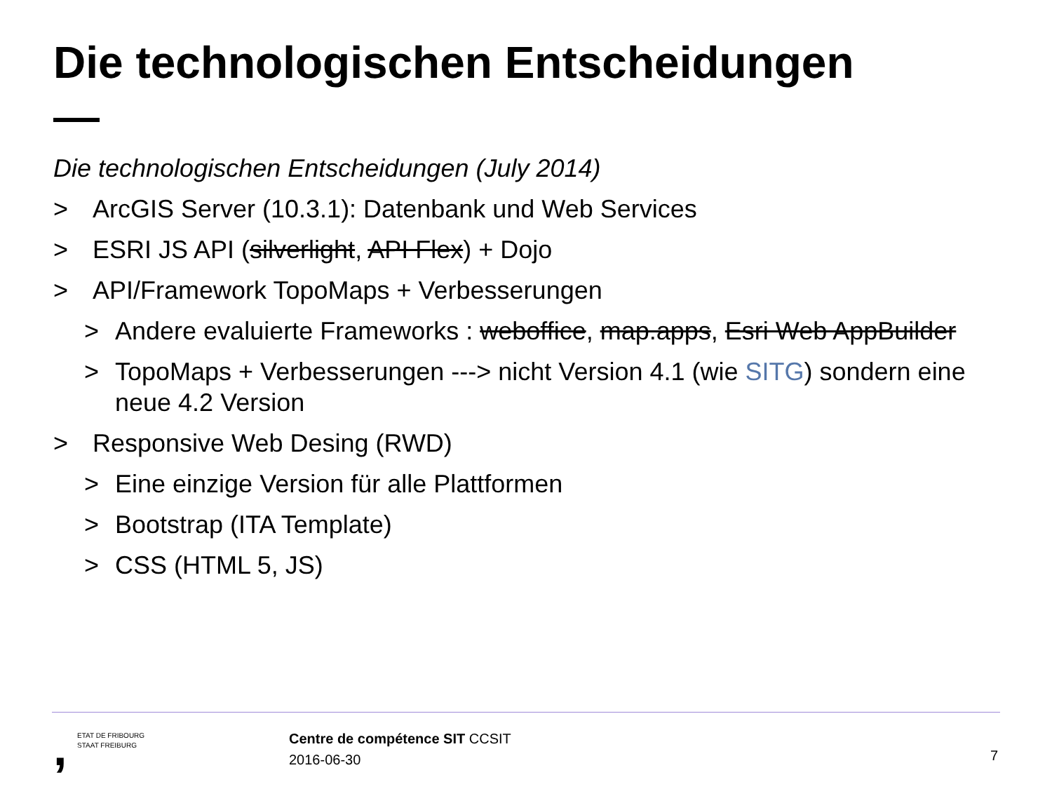Die technologischen Entscheidungen
Die technologischen Entscheidungen (July 2014)
> ArcGIS Server (10.3.1): Datenbank und Web Services
> ESRI JS API (silverlight, API Flex) + Dojo
> API/Framework TopoMaps + Verbesserungen
> Andere evaluierte Frameworks : weboffice, map.apps, Esri Web AppBuilder
> TopoMaps + Verbesserungen ---> nicht Version 4.1 (wie SITG) sondern eine neue 4.2 Version
> Responsive Web Desing (RWD)
> Eine einzige Version für alle Plattformen
> Bootstrap (ITA Template)
> CSS (HTML 5, JS)
, ETAT DE FRIBOURG
STAAT FREIBURG
Centre de compétence SIT CCSIT
2016-06-30
7